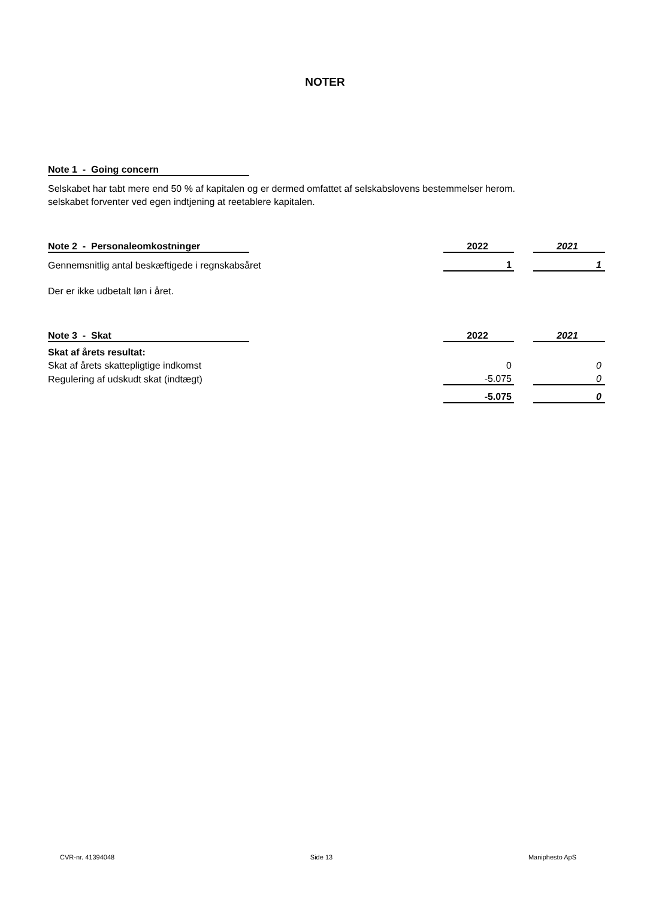NOTER
| Note 1 - Going concern | |
Selskabet har tabt mere end 50 % af kapitalen og er dermed omfattet af selskabslovens bestemmelser herom.
selskabet forventer ved egen indtjening at reetablere kapitalen.
| Note 2 - Personaleomkostninger | | 2022 | | 2021 |
| Gennemsnitlig antal beskæftigede i regnskabsåret | | 1 | | 1 |
Der er ikke udbetalt løn i året.
| Note 3 - Skat | | 2022 | | 2021 |
| Skat af årets resultat: | | | | |
| Skat af årets skattepligtige indkomst | | 0 | | 0 |
| Regulering af udskudt skat (indtægt) | | -5.075 | | 0 |
| | | -5.075 | | 0 |
CVR-nr. 41394048 Side 13 Maniphesto ApS